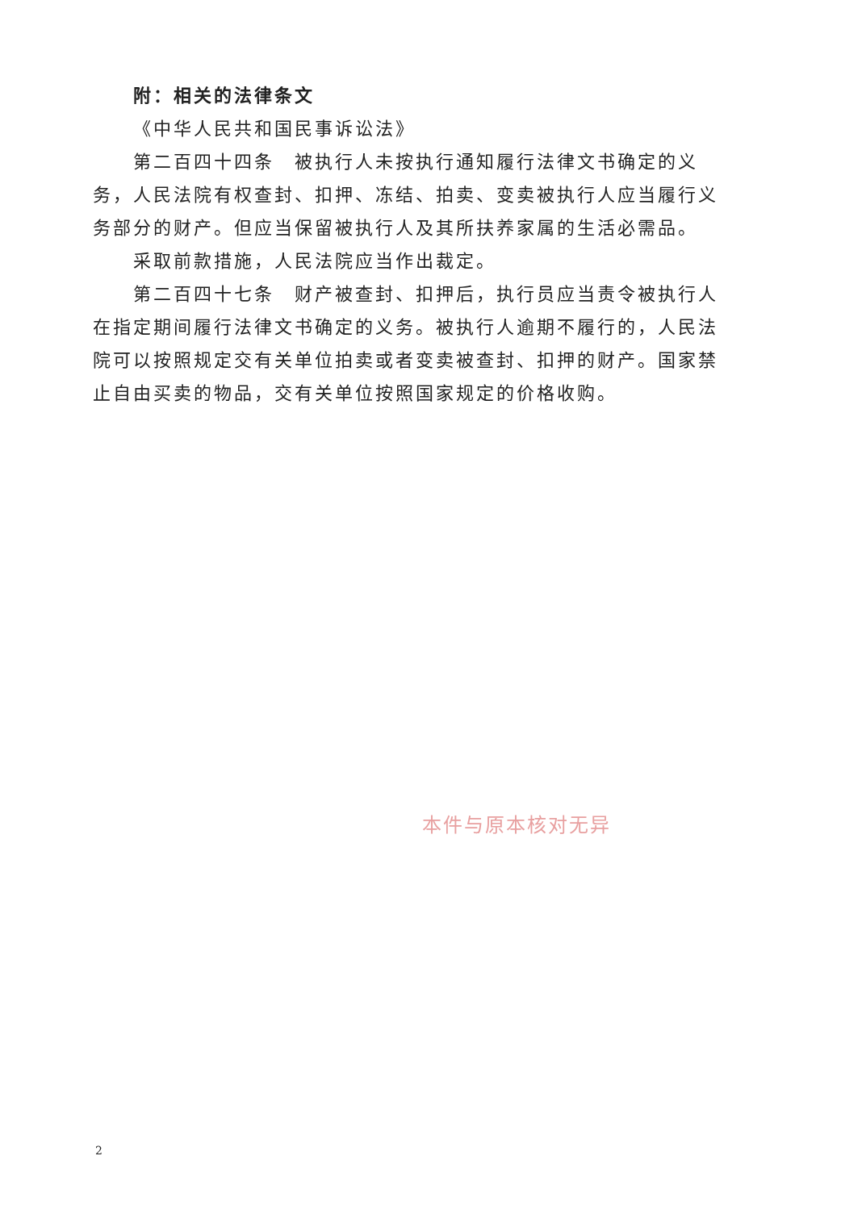附：相关的法律条文
《中华人民共和国民事诉讼法》
第二百四十四条　被执行人未按执行通知履行法律文书确定的义务，人民法院有权查封、扣押、冻结、拍卖、变卖被执行人应当履行义务部分的财产。但应当保留被执行人及其所扶养家属的生活必需品。
采取前款措施，人民法院应当作出裁定。
第二百四十七条　财产被查封、扣押后，执行员应当责令被执行人在指定期间履行法律文书确定的义务。被执行人逾期不履行的，人民法院可以按照规定交有关单位拍卖或者变卖被查封、扣押的财产。国家禁止自由买卖的物品，交有关单位按照国家规定的价格收购。
本件与原本核对无异
2